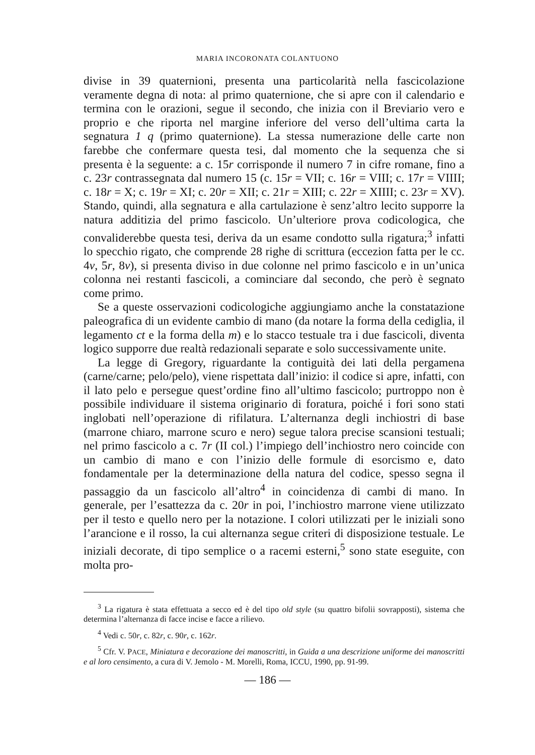MARIA INCORONATA COLANTUONO
divise in 39 quaternioni, presenta una particolarità nella fascicolazione veramente degna di nota: al primo quaternione, che si apre con il calendario e termina con le orazioni, segue il secondo, che inizia con il Breviario vero e proprio e che riporta nel margine inferiore del verso dell’ultima carta la segnatura 1 q (primo quaternione). La stessa numerazione delle carte non farebbe che confermare questa tesi, dal momento che la sequenza che si presenta è la seguente: a c. 15r corrisponde il numero 7 in cifre romane, fino a c. 23r contrassegnata dal numero 15 (c. 15r = VII; c. 16r = VIII; c. 17r = VIIII; c. 18r = X; c. 19r = XI; c. 20r = XII; c. 21r = XIII; c. 22r = XIIII; c. 23r = XV). Stando, quindi, alla segnatura e alla cartulazione è senz’altro lecito supporre la natura additizia del primo fascicolo. Un’ulteriore prova codicologica, che convaliderebbe questa tesi, deriva da un esame condotto sulla rigatura;<sup>3</sup> infatti lo specchio rigato, che comprende 28 righe di scrittura (eccezion fatta per le cc. 4v, 5r, 8v), si presenta diviso in due colonne nel primo fascicolo e in un’unica colonna nei restanti fascicoli, a cominciare dal secondo, che però è segnato come primo.
Se a queste osservazioni codicologiche aggiungiamo anche la constatazione paleografica di un evidente cambio di mano (da notare la forma della cediglia, il legamento ct e la forma della m) e lo stacco testuale tra i due fascicoli, diventa logico supporre due realtà redazionali separate e solo successivamente unite.
La legge di Gregory, riguardante la contiguità dei lati della pergamena (carne/carne; pelo/pelo), viene rispettata dall’inizio: il codice si apre, infatti, con il lato pelo e persegue quest’ordine fino all’ultimo fascicolo; purtroppo non è possibile individuare il sistema originario di foratura, poiché i fori sono stati inglobati nell’operazione di rifilatura. L’alternanza degli inchiostri di base (marrone chiaro, marrone scuro e nero) segue talora precise scansioni testuali; nel primo fascicolo a c. 7r (II col.) l’impiego dell’inchiostro nero coincide con un cambio di mano e con l’inizio delle formule di esorcismo e, dato fondamentale per la determinazione della natura del codice, spesso segna il passaggio da un fascicolo all’altro<sup>4</sup> in coincidenza di cambi di mano. In generale, per l’esattezza da c. 20r in poi, l’inchiostro marrone viene utilizzato per il testo e quello nero per la notazione. I colori utilizzati per le iniziali sono l’arancione e il rosso, la cui alternanza segue criteri di disposizione testuale. Le iniziali decorate, di tipo semplice o a racemi esterni,<sup>5</sup> sono state eseguite, con molta pro-
<sup>3</sup> La rigatura è stata effettuata a secco ed è del tipo old style (su quattro bifolii sovrapposti), sistema che determina l’alternanza di facce incise e facce a rilievo.
<sup>4</sup> Vedi c. 50r, c. 82r, c. 90r, c. 162r.
<sup>5</sup> Cfr. V. PACE, Miniatura e decorazione dei manoscritti, in Guida a una descrizione uniforme dei manoscritti e al loro censimento, a cura di V. Jemolo - M. Morelli, Roma, ICCU, 1990, pp. 91-99.
— 186 —